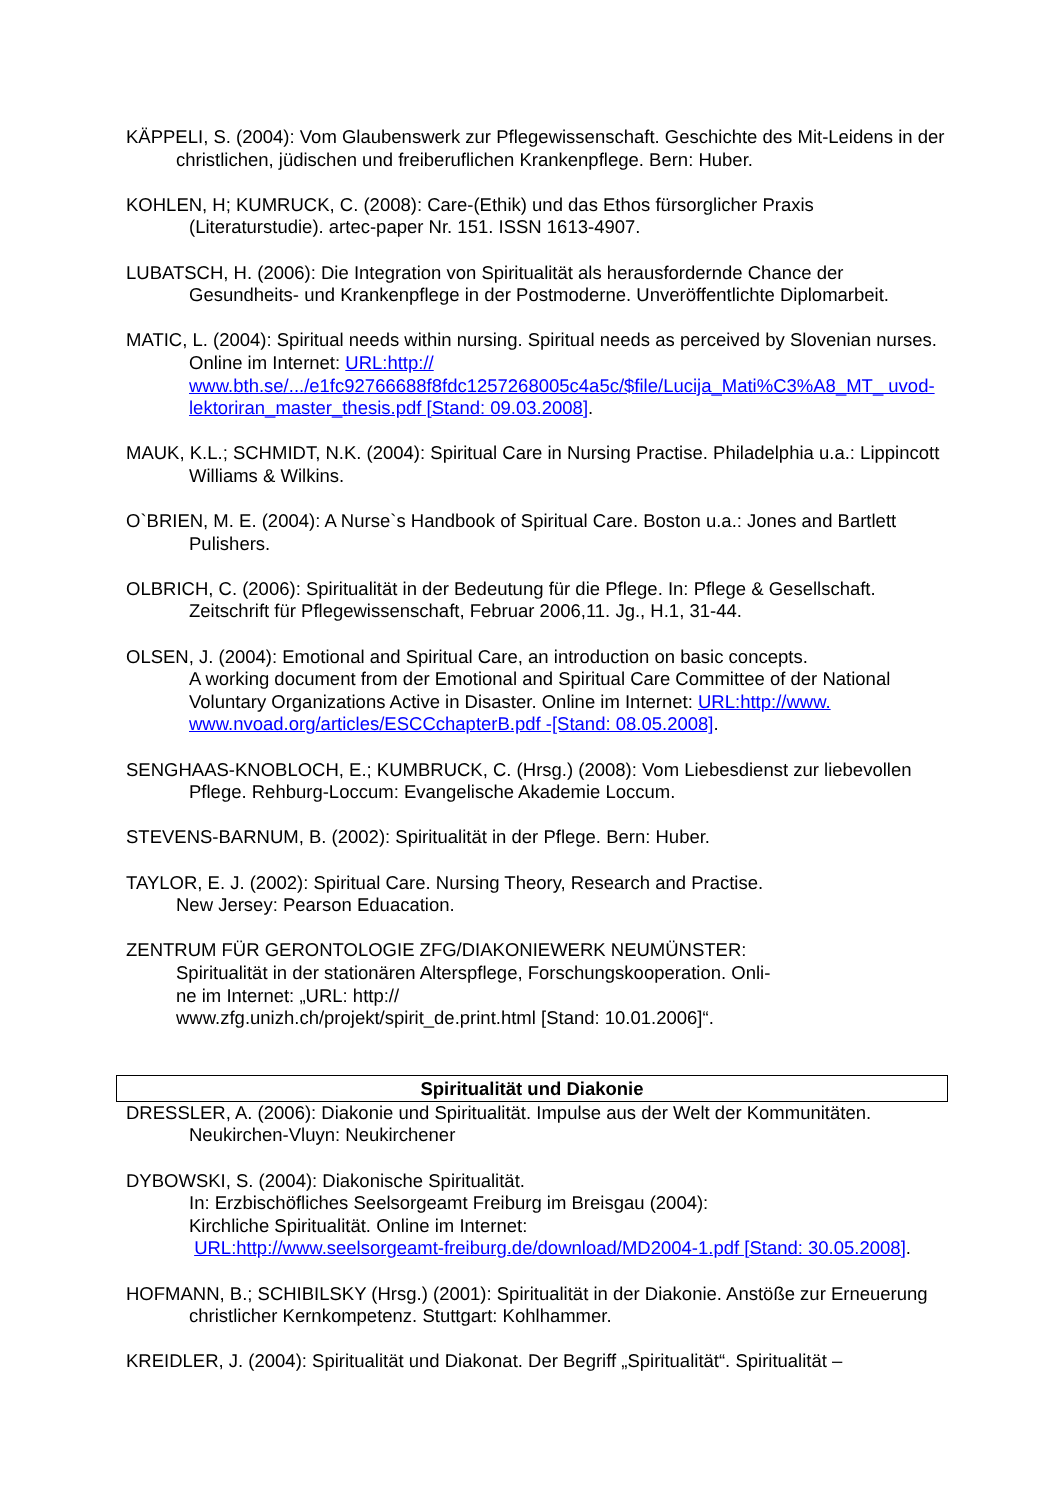KÄPPELI, S. (2004): Vom Glaubenswerk zur Pflegewissenschaft. Geschichte des Mit-Leidens in der christlichen, jüdischen und freiberuflichen Krankenpflege. Bern: Huber.
KOHLEN, H; KUMRUCK, C. (2008): Care-(Ethik) und das Ethos fürsorglicher Praxis (Literaturstudie). artec-paper Nr. 151. ISSN 1613-4907.
LUBATSCH, H. (2006): Die Integration von Spiritualität als herausfordernde Chance der Gesundheits- und Krankenpflege in der Postmoderne. Unveröffentlichte Diplomarbeit.
MATIC, L. (2004): Spiritual needs within nursing. Spiritual needs as perceived by Slovenian nurses. Online im Internet: URL:http:// www.bth.se/.../e1fc92766688f8fdc1257268005c4a5c/$file/Lucija_Mati%C3%A8_MT_ uvod-lektoriran_master_thesis.pdf [Stand: 09.03.2008].
MAUK, K.L.; SCHMIDT, N.K. (2004): Spiritual Care in Nursing Practise. Philadelphia u.a.: Lippincott Williams & Wilkins.
O`BRIEN, M. E. (2004): A Nurse`s Handbook of Spiritual Care. Boston u.a.: Jones and Bartlett Pulishers.
OLBRICH, C. (2006): Spiritualität in der Bedeutung für die Pflege. In: Pflege & Gesellschaft. Zeitschrift für Pflegewissenschaft, Februar 2006,11. Jg., H.1, 31-44.
OLSEN, J. (2004): Emotional and Spiritual Care, an introduction on basic concepts.
A working document from der Emotional and Spiritual Care Committee of der National Voluntary Organizations Active in Disaster. Online im Internet: URL:http://www. www.nvoad.org/articles/ESCCchapterB.pdf -[Stand: 08.05.2008].
SENGHAAS-KNOBLOCH, E.; KUMBRUCK, C. (Hrsg.) (2008): Vom Liebesdienst zur liebevollen Pflege. Rehburg-Loccum: Evangelische Akademie Loccum.
STEVENS-BARNUM, B. (2002): Spiritualität in der Pflege. Bern: Huber.
TAYLOR, E. J. (2002): Spiritual Care. Nursing Theory, Research and Practise.
New Jersey: Pearson Eduacation.
ZENTRUM FÜR GERONTOLOGIE ZFG/DIAKONIEWERK NEUMÜNSTER:
Spiritualität in der stationären Alterspflege, Forschungskooperation. Onli-
ne im Internet: „URL: http://
www.zfg.unizh.ch/projekt/spirit_de.print.html [Stand: 10.01.2006]“.
Spiritualität und Diakonie
DRESSLER, A. (2006): Diakonie und Spiritualität. Impulse aus der Welt der Kommunitäten. Neukirchen-Vluyn: Neukirchener
DYBOWSKI, S. (2004): Diakonische Spiritualität.
In: Erzbischöfliches Seelsorgeamt Freiburg im Breisgau (2004):
Kirchliche Spiritualität. Online im Internet:
URL:http://www.seelsorgeamt-freiburg.de/download/MD2004-1.pdf [Stand: 30.05.2008].
HOFMANN, B.; SCHIBILSKY (Hrsg.) (2001): Spiritualität in der Diakonie. Anstöße zur Erneuerung christlicher Kernkompetenz. Stuttgart: Kohlhammer.
KREIDLER, J. (2004): Spiritualität und Diakonat. Der Begriff „Spiritualität“. Spiritualität –